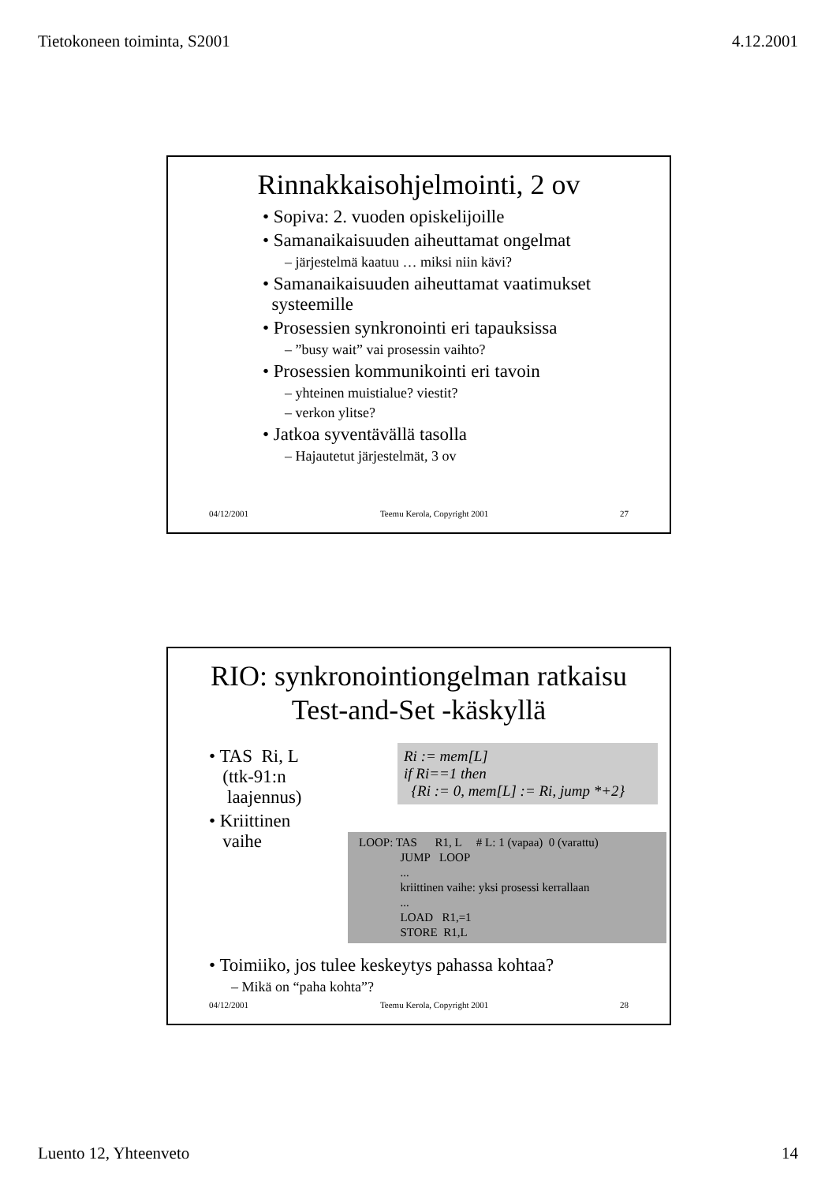Tietokoneen toiminta, S2001 4.12.2001
Rinnakkaisohjelmointi, 2 ov
• Sopiva: 2. vuoden opiskelijoille
• Samanaikaisuuden aiheuttamat ongelmat
– järjestelmä kaatuu … miksi niin kävi?
• Samanaikaisuuden aiheuttamat vaatimukset
systeemille
• Prosessien synkronointi eri tapauksissa
– ”busy wait” vai prosessin vaihto?
• Prosessien kommunikointi eri tavoin
– yhteinen muistialue? viestit?
– verkon ylitse?
• Jatkoa syventävällä tasolla
– Hajautetut järjestelmät, 3 ov
04/12/2001 Teemu Kerola, Copyright 2001 27
RIO: synkronointiongelman ratkaisu
Test-and-Set -käskyllä
• TAS Ri, L
(ttk-91:n
laajennus)
• Kriittinen
vaihe
Ri := mem[L]
if Ri==1 then
{Ri := 0, mem[L] := Ri, jump *+2}
LOOP: TAS R1, L # L: 1 (vapaa) 0 (varattu)
JUMP LOOP
...
kriittinen vaihe: yksi prosessi kerrallaan
...
LOAD R1,=1
STORE R1,L
• Toimiiko, jos tulee keskeytys pahassa kohtaa?
– Mikä on “paha kohta”?
04/12/2001 Teemu Kerola, Copyright 2001 28
Luento 12, Yhteenveto 14